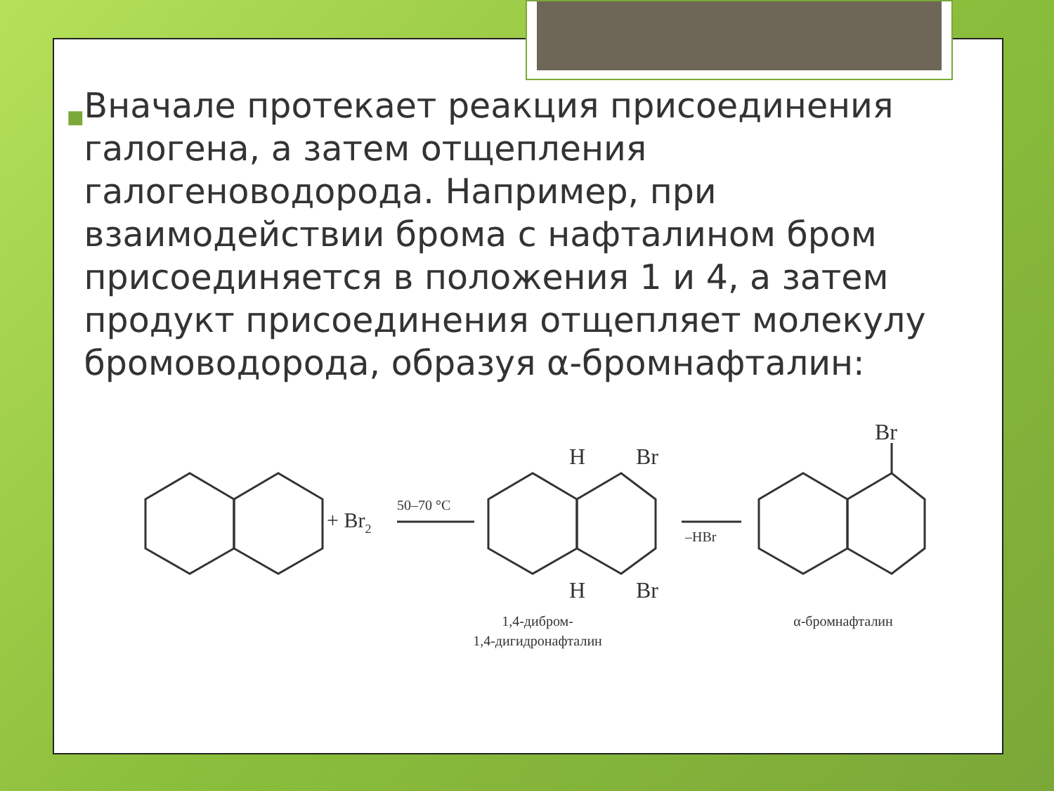■
Вначале протекает реакция присоединения галогена, а затем отщепления галогеноводорода. Например, при взаимодействии брома с нафталином бром присоединяется в положения 1 и 4, а затем продукт присоединения отщепляет молекулу бромоводорода, образуя α-бромнафталин:
+ Br2
50–70 °C
–HBr
H
Br
H
Br
Br
1,4-дибром-
1,4-дигидронафталин
α-бромнафталин